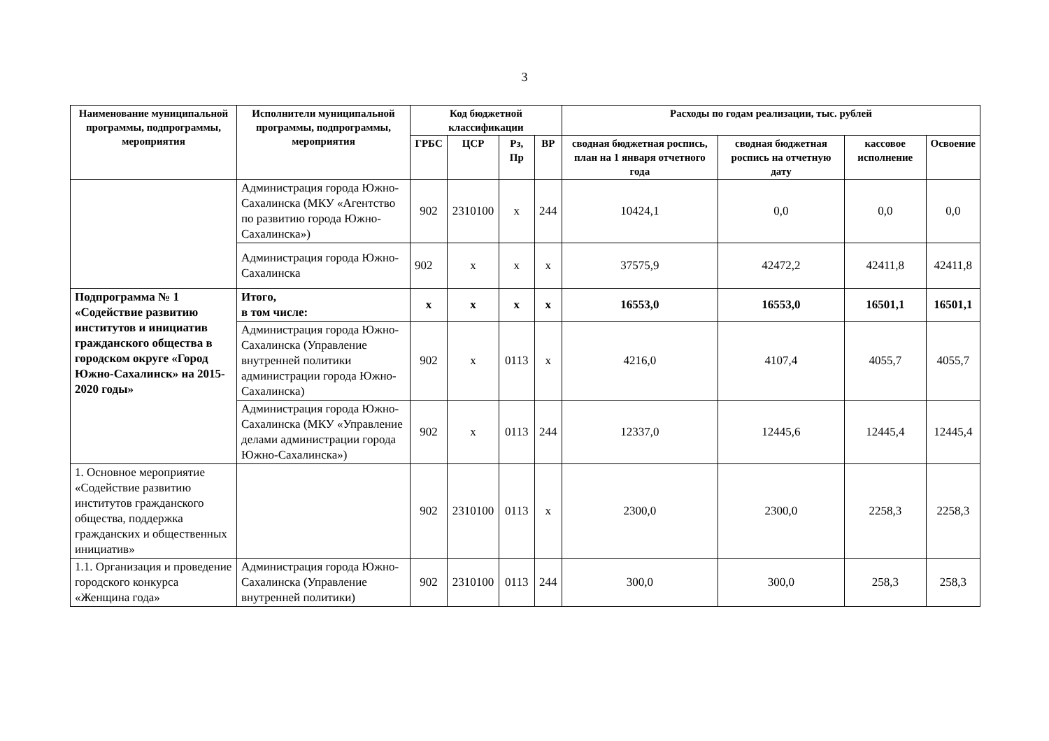3
| Наименование муниципальной программы, подпрограммы, мероприятия | Исполнители муниципальной программы, подпрограммы, мероприятия | Код бюджетной классификации | | | | Расходы по годам реализации, тыс. рублей | | | |
| --- | --- | --- | --- | --- | --- | --- | --- | --- | --- |
| | | ГРБС | ЦСР | Рз, Пр | ВР | сводная бюджетная роспись, план на 1 января отчетного года | сводная бюджетная роспись на отчетную дату | кассовое исполнение | Освоение |
| | Администрация города Южно-Сахалинска (МКУ «Агентство по развитию города Южно-Сахалинска») | 902 | 2310100 | х | 244 | 10424,1 | 0,0 | 0,0 | 0,0 |
| | Администрация города Южно-Сахалинска | 902 | х | х | х | 37575,9 | 42472,2 | 42411,8 | 42411,8 |
| Подпрограмма № 1 «Содействие развитию институтов и инициатив гражданского общества в городском округе «Город Южно-Сахалинск» на 2015-2020 годы» | Итого, в том числе: | х | х | х | х | 16553,0 | 16553,0 | 16501,1 | 16501,1 |
| | Администрация города Южно-Сахалинска (Управление внутренней политики администрации города Южно-Сахалинска) | 902 | х | 0113 | х | 4216,0 | 4107,4 | 4055,7 | 4055,7 |
| | Администрация города Южно-Сахалинска (МКУ «Управление делами администрации города Южно-Сахалинска») | 902 | х | 0113 | 244 | 12337,0 | 12445,6 | 12445,4 | 12445,4 |
| 1. Основное мероприятие «Содействие развитию институтов гражданского общества, поддержка гражданских и общественных инициатив» | | 902 | 2310100 | 0113 | х | 2300,0 | 2300,0 | 2258,3 | 2258,3 |
| 1.1. Организация и проведение городского конкурса «Женщина года» | Администрация города Южно-Сахалинска (Управление внутренней политики) | 902 | 2310100 | 0113 | 244 | 300,0 | 300,0 | 258,3 | 258,3 |